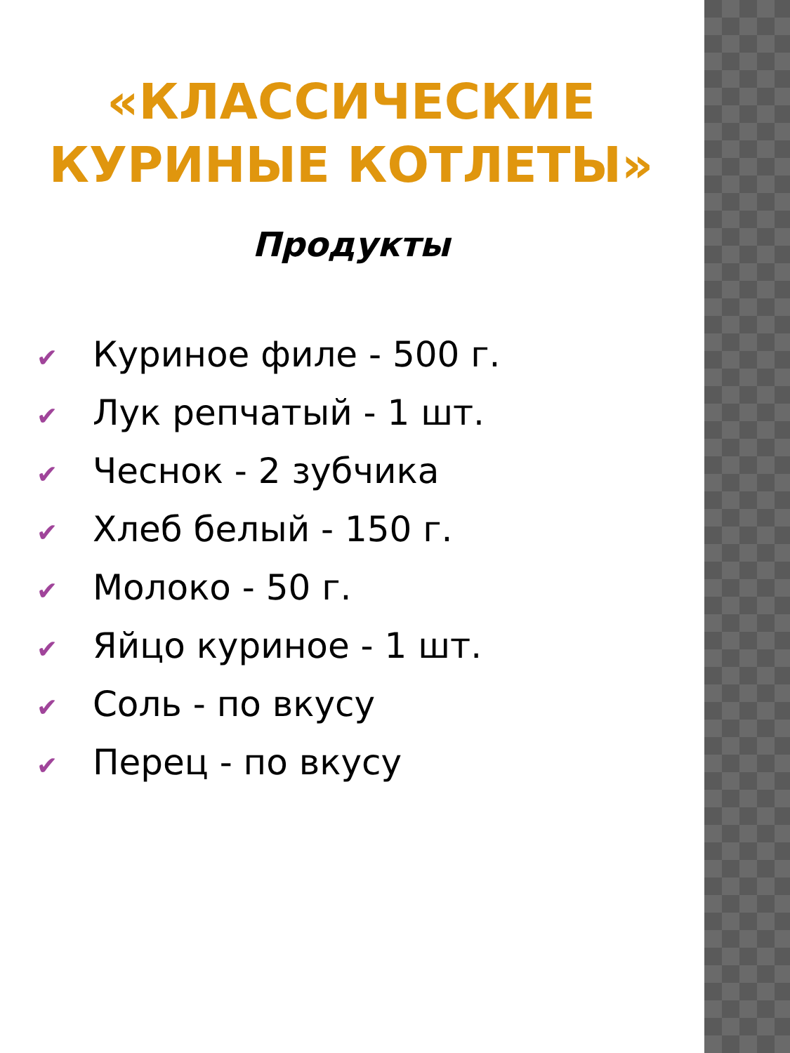«КЛАССИЧЕСКИЕ
КУРИНЫЕ КОТЛЕТЫ»
Продукты
✔ Куриное филе - 500 г.
✔ Лук репчатый - 1 шт.
✔ Чеснок - 2 зубчика
✔ Хлеб белый - 150 г.
✔ Молоко - 50 г.
✔ Яйцо куриное - 1 шт.
✔ Соль - по вкусу
✔ Перец - по вкусу